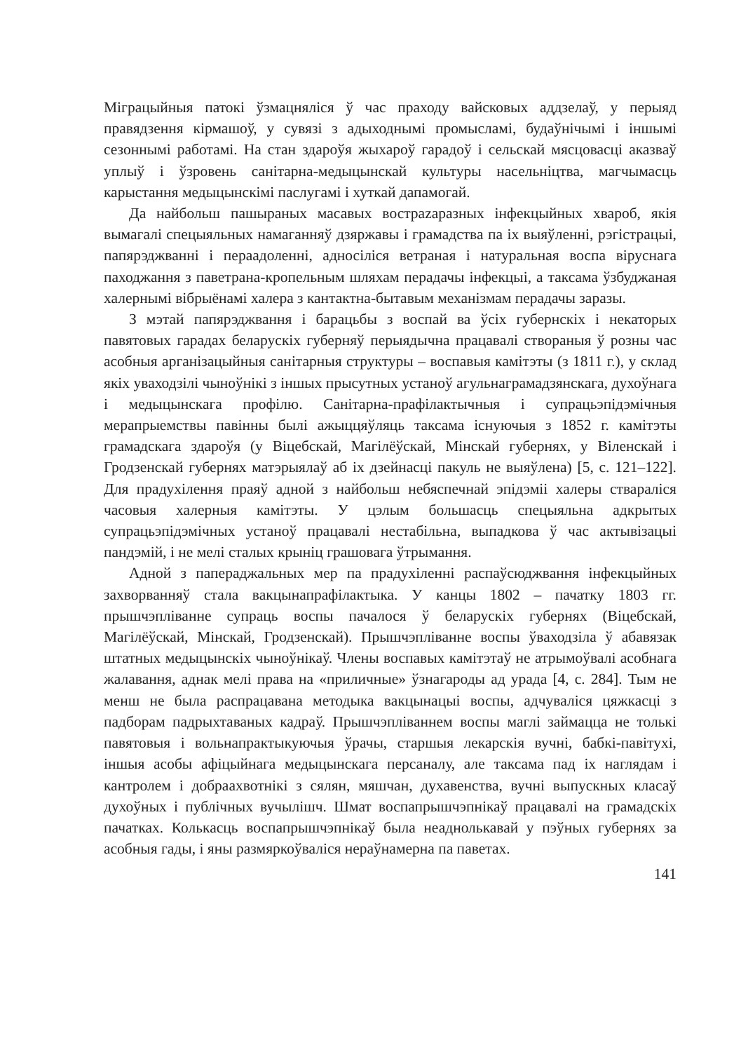Міграцыйныя патокі ўзмацняліся ў час праходу вайсковых аддзелаў, у перыяд правядзення кірмашоў, у сувязі з адыходнымі промысламі, будаўнічымі і іншымі сезоннымі работамі. На стан здароўя жыхароў гарадоў і сельскай мясцовасці аказваў уплыў і ўзровень санітарна-медыцынскай культуры насельніцтва, магчымасць карыстання медыцынскімі паслугамі і хуткай дапамогай.
Да найбольш пашыраных масавых вострazаразных інфекцыйных хвароб, якія вымагалі спецыяльных намаганняў дзяржавы і грамадства па іх выяўленні, рэгістрацыі, папярэджванні і пераадоленні, адносіліся ветраная і натуральная воспа віруснага паходжання з паветрана-кропельным шляхам перадачы інфекцыі, а таксама ўзбуджаная халернымі вібрыёнамі халера з кантактна-бытавым механізмам перадачы заразы.
З мэтай папярэджвання і барацьбы з воспай ва ўсіх губернскіх і некаторых павятовых гарадах беларускіх губерняў перыядычна працавалі створаныя ў розны час асобныя арганізацыйныя санітарныя структуры – воспавыя камітэты (з 1811 г.), у склад якіх уваходзілі чыноўнікі з іншых прысутных устаноў агульнаграмадзянскага, духоўнага і медыцынскага профілю. Санітарна-прафілактычныя і супрацьэпідэмічныя мерапрыемствы павінны былі ажыццяўляць таксама існуючыя з 1852 г. камітэты грамадскага здароўя (у Віцебскай, Магілёўскай, Мінскай губернях, у Віленскай і Гродзенскай губернях матэрыялаў аб іх дзейнасці пакуль не выяўлена) [5, с. 121–122]. Для прадухілення праяў адной з найбольш небяспечнай эпідэміі халеры ствараліся часовыя халерныя камітэты. У цэлым большасць спецыяльна адкрытых супрацьэпідэмічных устаноў працавалі нестабільна, выпадкова ў час актывізацыі пандэмій, і не мелі сталых крыніц грашовага ўтрымання.
Адной з папераджальных мер па прадухіленні распаўсюджвання інфекцыйных захворванняў стала вакцынапрафілактыка. У канцы 1802 – пачатку 1803 гг. прышчэпліванне супраць воспы пачалося ў беларускіх губернях (Віцебскай, Магілёўскай, Мінскай, Гродзенскай). Прышчэпліванне воспы ўваходзіла ў абавязак штатных медыцынскіх чыноўнікаў. Члены воспавых камітэтаў не атрымоўвалі асобнага жалавання, аднак мелі права на «приличные» ўзнагароды ад урада [4, с. 284]. Тым не менш не была распрацавана методыка вакцынацыі воспы, адчуваліся цяжкасці з падборам падрыхтаваных кадраў. Прышчэпліваннем воспы маглі займацца не толькі павятовыя і вольнапрактыкуючыя ўрачы, старшыя лекарскія вучні, бабкі-павітухі, іншыя асобы афіцыйнага медыцынскага персаналу, але таксама пад іх наглядам і кантролем і добраахвотнікі з сялян, мяшчан, духавенства, вучні выпускных класаў духоўных і публічных вучылішч. Шмат воспапрышчэпнікаў працавалі на грамадскіх пачатках. Колькасць воспапрышчэпнікаў была неаднолькавай у пэўных губернях за асобныя гады, і яны размяркоўваліся нераўнамерна па паветах.
141